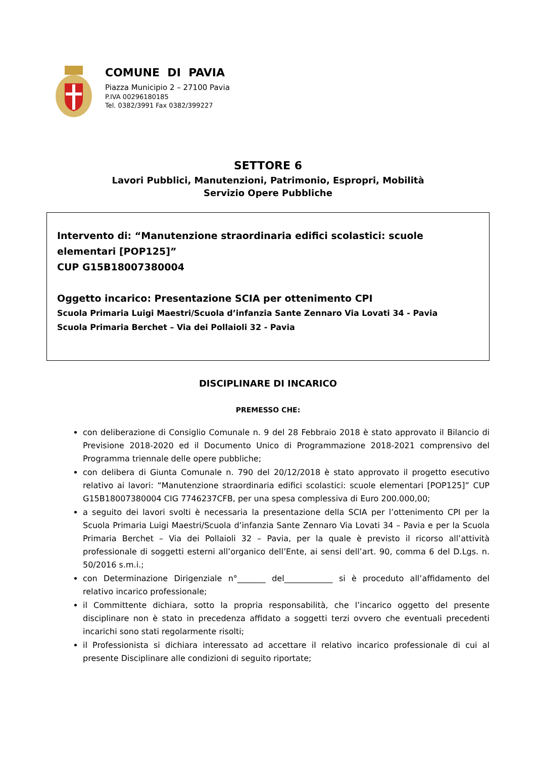COMUNE DI PAVIA
Piazza Municipio 2 – 27100 Pavia
P.IVA 00296180185
Tel. 0382/3991 Fax 0382/399227
SETTORE 6
Lavori Pubblici, Manutenzioni, Patrimonio, Espropri, Mobilità
Servizio Opere Pubbliche
Intervento di: “Manutenzione straordinaria edifici scolastici: scuole elementari [POP125]”
CUP G15B18007380004
Oggetto incarico: Presentazione SCIA per ottenimento CPI
Scuola Primaria Luigi Maestri/Scuola d’infanzia Sante Zennaro Via Lovati 34 - Pavia
Scuola Primaria Berchet – Via dei Pollaioli 32 - Pavia
DISCIPLINARE DI INCARICO
PREMESSO CHE:
con deliberazione di Consiglio Comunale n. 9 del 28 Febbraio 2018 è stato approvato il Bilancio di Previsione 2018-2020 ed il Documento Unico di Programmazione 2018-2021 comprensivo del Programma triennale delle opere pubbliche;
con delibera di Giunta Comunale n. 790 del 20/12/2018 è stato approvato il progetto esecutivo relativo ai lavori: “Manutenzione straordinaria edifici scolastici: scuole elementari [POP125]” CUP G15B18007380004 CIG 7746237CFB, per una spesa complessiva di Euro 200.000,00;
a seguito dei lavori svolti è necessaria la presentazione della SCIA per l’ottenimento CPI per la Scuola Primaria Luigi Maestri/Scuola d’infanzia Sante Zennaro Via Lovati 34 – Pavia e per la Scuola Primaria Berchet – Via dei Pollaioli 32 – Pavia, per la quale è previsto il ricorso all’attività professionale di soggetti esterni all’organico dell’Ente, ai sensi dell’art. 90, comma 6 del D.Lgs. n. 50/2016 s.m.i.;
con Determinazione Dirigenziale n°_______ del____________ si è proceduto all’affidamento del relativo incarico professionale;
il Committente dichiara, sotto la propria responsabilità, che l’incarico oggetto del presente disciplinare non è stato in precedenza affidato a soggetti terzi ovvero che eventuali precedenti incarichi sono stati regolarmente risolti;
il Professionista si dichiara interessato ad accettare il relativo incarico professionale di cui al presente Disciplinare alle condizioni di seguito riportate;